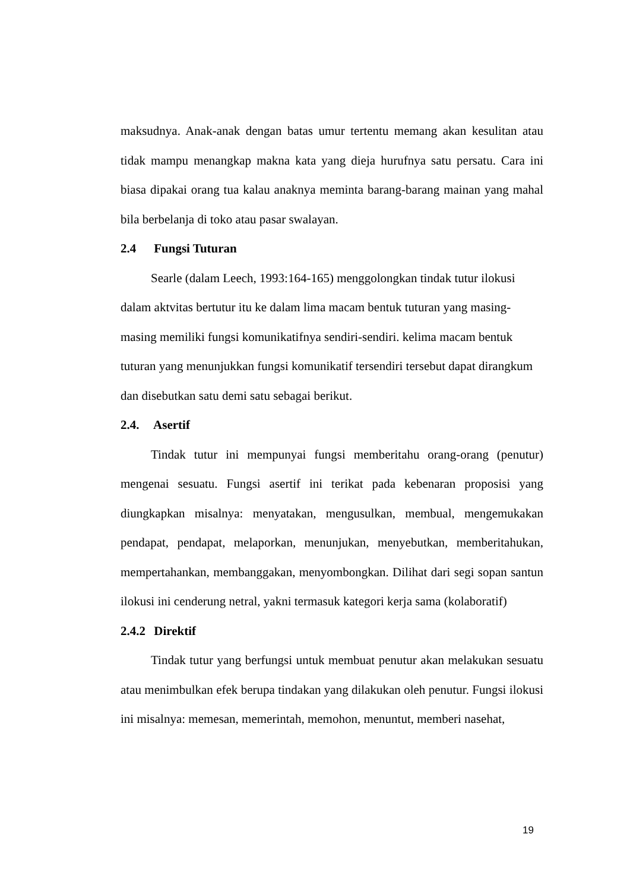maksudnya. Anak-anak dengan batas umur tertentu memang akan kesulitan atau tidak mampu menangkap makna kata yang dieja hurufnya satu persatu. Cara ini biasa dipakai orang tua kalau anaknya meminta barang-barang mainan yang mahal bila berbelanja di toko atau pasar swalayan.
2.4 Fungsi Tuturan
Searle (dalam Leech, 1993:164-165) menggolongkan tindak tutur ilokusi dalam aktvitas bertutur itu ke dalam lima macam bentuk tuturan yang masing-masing memiliki fungsi komunikatifnya sendiri-sendiri. kelima macam bentuk tuturan yang menunjukkan fungsi komunikatif tersendiri tersebut dapat dirangkum dan disebutkan satu demi satu sebagai berikut.
2.4. Asertif
Tindak tutur ini mempunyai fungsi memberitahu orang-orang (penutur) mengenai sesuatu. Fungsi asertif ini terikat pada kebenaran proposisi yang diungkapkan misalnya: menyatakan, mengusulkan, membual, mengemukakan pendapat, pendapat, melaporkan, menunjukan, menyebutkan, memberitahukan, mempertahankan, membanggakan, menyombongkan. Dilihat dari segi sopan santun ilokusi ini cenderung netral, yakni termasuk kategori kerja sama (kolaboratif)
2.4.2 Direktif
Tindak tutur yang berfungsi untuk membuat penutur akan melakukan sesuatu atau menimbulkan efek berupa tindakan yang dilakukan oleh penutur. Fungsi ilokusi ini misalnya: memesan, memerintah, memohon, menuntut, memberi nasehat,
19